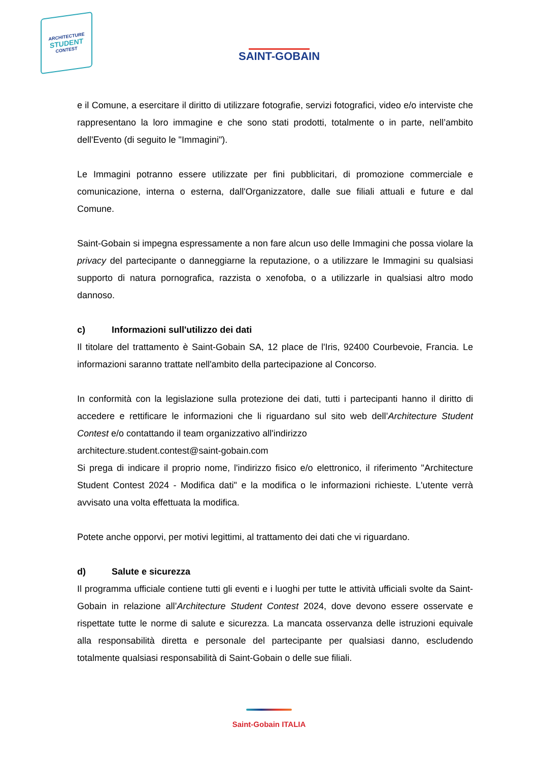ARCHITECTURE
STUDENT
CONTEST
SAINT-GOBAIN
e il Comune, a esercitare il diritto di utilizzare fotografie, servizi fotografici, video e/o interviste che rappresentano la loro immagine e che sono stati prodotti, totalmente o in parte, nell’ambito dell'Evento (di seguito le "Immagini").
Le Immagini potranno essere utilizzate per fini pubblicitari, di promozione commerciale e comunicazione, interna o esterna, dall'Organizzatore, dalle sue filiali attuali e future e dal Comune.
Saint-Gobain si impegna espressamente a non fare alcun uso delle Immagini che possa violare la privacy del partecipante o danneggiarne la reputazione, o a utilizzare le Immagini su qualsiasi supporto di natura pornografica, razzista o xenofoba, o a utilizzarle in qualsiasi altro modo dannoso.
c) Informazioni sull'utilizzo dei dati
Il titolare del trattamento è Saint-Gobain SA, 12 place de l'Iris, 92400 Courbevoie, Francia. Le informazioni saranno trattate nell'ambito della partecipazione al Concorso.
In conformità con la legislazione sulla protezione dei dati, tutti i partecipanti hanno il diritto di accedere e rettificare le informazioni che li riguardano sul sito web dell’Architecture Student Contest e/o contattando il team organizzativo all'indirizzo
architecture.student.contest@saint-gobain.com
Si prega di indicare il proprio nome, l'indirizzo fisico e/o elettronico, il riferimento "Architecture Student Contest 2024 - Modifica dati" e la modifica o le informazioni richieste. L'utente verrà avvisato una volta effettuata la modifica.
Potete anche opporvi, per motivi legittimi, al trattamento dei dati che vi riguardano.
d) Salute e sicurezza
Il programma ufficiale contiene tutti gli eventi e i luoghi per tutte le attività ufficiali svolte da Saint-Gobain in relazione all’Architecture Student Contest 2024, dove devono essere osservate e rispettate tutte le norme di salute e sicurezza. La mancata osservanza delle istruzioni equivale alla responsabilità diretta e personale del partecipante per qualsiasi danno, escludendo totalmente qualsiasi responsabilità di Saint-Gobain o delle sue filiali.
Saint-Gobain ITALIA